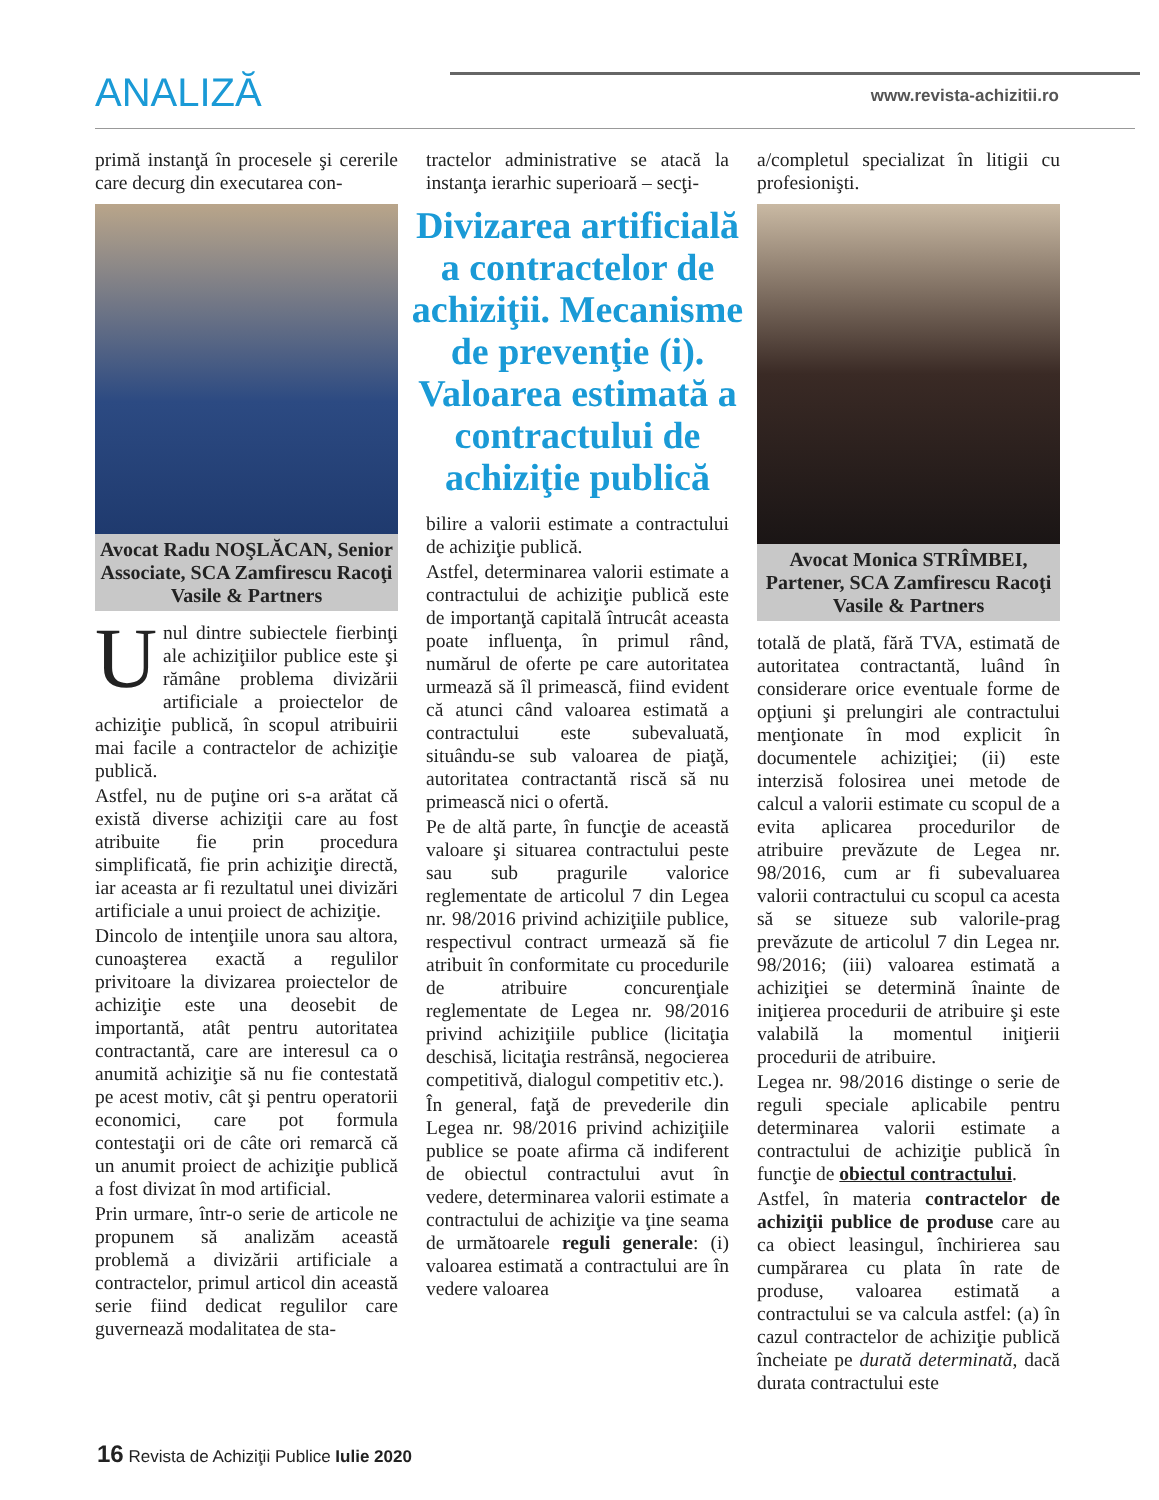ANALIZĂ
www.revista-achizitii.ro
primă instanţă în procesele şi cererile care decurg din executarea con-
Avocat Radu NOŞLĂCAN, Senior Associate, SCA Zamfirescu Racoţi Vasile & Partners
Unul dintre subiectele fierbinţi ale achiziţiilor publice este şi rămâne problema divizării artificiale a proiectelor de achiziţie publică, în scopul atribuirii mai facile a contractelor de achiziţie publică.
Astfel, nu de puţine ori s-a arătat că există diverse achiziţii care au fost atribuite fie prin procedura simplificată, fie prin achiziţie directă, iar aceasta ar fi rezultatul unei divizări artificiale a unui proiect de achiziţie.
Dincolo de intenţiile unora sau altora, cunoaşterea exactă a regulilor privitoare la divizarea proiectelor de achiziţie este una deosebit de importantă, atât pentru autoritatea contractantă, care are interesul ca o anumită achiziţie să nu fie contestată pe acest motiv, cât şi pentru operatorii economici, care pot formula contestaţii ori de câte ori remarcă că un anumit proiect de achiziţie publică a fost divizat în mod artificial.
Prin urmare, într-o serie de articole ne propunem să analizăm această problemă a divizării artificiale a contractelor, primul articol din această serie fiind dedicat regulilor care guvernează modalitatea de sta-
tractelor administrative se atacă la instanţa ierarhic superioară – secţi-
Divizarea artificială a contractelor de achiziţii. Mecanisme de prevenţie (i). Valoarea estimată a contractului de achiziţie publică
bilire a valorii estimate a contractului de achiziţie publică.
Astfel, determinarea valorii estimate a contractului de achiziţie publică este de importanţă capitală întrucât aceasta poate influenţa, în primul rând, numărul de oferte pe care autoritatea urmează să îl primească, fiind evident că atunci când valoarea estimată a contractului este subevaluată, situându-se sub valoarea de piaţă, autoritatea contractantă riscă să nu primească nici o ofertă.
Pe de altă parte, în funcţie de această valoare şi situarea contractului peste sau sub pragurile valorice reglementate de articolul 7 din Legea nr. 98/2016 privind achiziţiile publice, respectivul contract urmează să fie atribuit în conformitate cu procedurile de atribuire concurenţiale reglementate de Legea nr. 98/2016 privind achiziţiile publice (licitaţia deschisă, licitaţia restrânsă, negocierea competitivă, dialogul competitiv etc.).
În general, faţă de prevederile din Legea nr. 98/2016 privind achiziţiile publice se poate afirma că indiferent de obiectul contractului avut în vedere, determinarea valorii estimate a contractului de achiziţie va ţine seama de următoarele reguli generale: (i) valoarea estimată a contractului are în vedere valoarea
a/completul specializat în litigii cu profesionişti.
Avocat Monica STRÎMBEI, Partener, SCA Zamfirescu Racoţi Vasile & Partners
totală de plată, fără TVA, estimată de autoritatea contractantă, luând în considerare orice eventuale forme de opţiuni şi prelungiri ale contractului menţionate în mod explicit în documentele achiziţiei; (ii) este interzisă folosirea unei metode de calcul a valorii estimate cu scopul de a evita aplicarea procedurilor de atribuire prevăzute de Legea nr. 98/2016, cum ar fi subevaluarea valorii contractului cu scopul ca acesta să se situeze sub valorile-prag prevăzute de articolul 7 din Legea nr. 98/2016; (iii) valoarea estimată a achiziţiei se determină înainte de iniţierea procedurii de atribuire şi este valabilă la momentul iniţierii procedurii de atribuire.
Legea nr. 98/2016 distinge o serie de reguli speciale aplicabile pentru determinarea valorii estimate a contractului de achiziţie publică în funcţie de obiectul contractului.
Astfel, în materia contractelor de achiziţii publice de produse care au ca obiect leasingul, închirierea sau cumpărarea cu plata în rate de produse, valoarea estimată a contractului se va calcula astfel: (a) în cazul contractelor de achiziţie publică încheiate pe durată determinată, dacă durata contractului este
16 Revista de Achiziţii Publice Iulie 2020